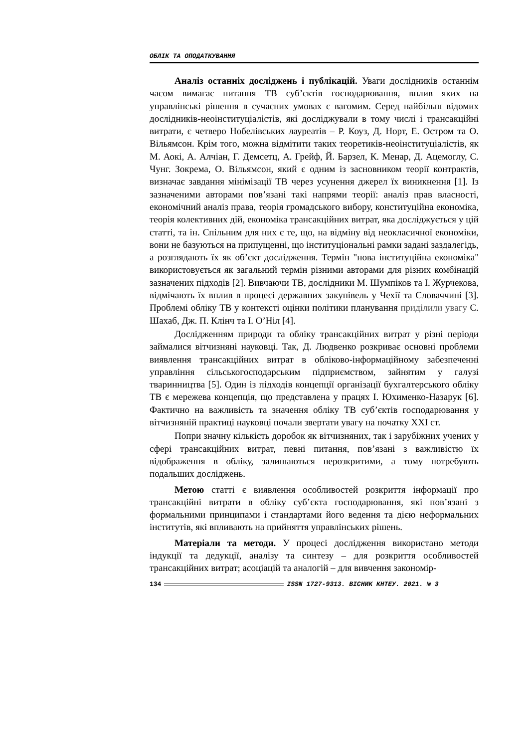ОБЛІК ТА ОПОДАТКУВАННЯ
Аналіз останніх досліджень і публікацій. Уваги дослідників останнім часом вимагає питання ТВ суб’єктів господарювання, вплив яких на управлінські рішення в сучасних умовах є вагомим. Серед найбільш відомих дослідників-неоінституціалістів, які досліджували в тому числі і трансакційні витрати, є четверо Нобелівських лауреатів – Р. Коуз, Д. Норт, Е. Остром та О. Вільямсон. Крім того, можна відмітити таких теоретиків-неоінституціалістів, як М. Аокі, А. Алчіан, Г. Демсетц, А. Грейф, Й. Барзел, К. Менар, Д. Ацемоглу, С. Чунг. Зокрема, О. Вільямсон, який є одним із засновником теорії контрактів, визначає завдання мінімізації ТВ через усунення джерел їх виникнення [1]. Із зазначеними авторами пов’язані такі напрями теорії: аналіз прав власності, економічний аналіз права, теорія громадського вибору, конституційна економіка, теорія колективних дій, економіка трансакційних витрат, яка досліджується у цій статті, та ін. Спільним для них є те, що, на відміну від неокласичної економіки, вони не базуються на припущенні, що інституціональні рамки задані заздалегідь, а розглядають їх як об’єкт дослідження. Термін "нова інституційна економіка" використовується як загальний термін різними авторами для різних комбінацій зазначених підходів [2]. Вивчаючи ТВ, дослідники М. Шумпіков та І. Журчекова, відмічають їх вплив в процесі державних закупівель у Чехії та Словаччині [3]. Проблемі обліку ТВ у контексті оцінки політики планування приділили увагу С. Шахаб, Дж. П. Клінч та І. О’Ніл [4].
Дослідженням природи та обліку трансакційних витрат у різні періоди займалися вітчизняні науковці. Так, Д. Людвенко розкриває основні проблеми виявлення трансакційних витрат в обліково-інформаційному забезпеченні управління сільськогосподарським підприємством, зайнятим у галузі тваринництва [5]. Один із підходів концепції організації бухгалтерського обліку ТВ є мережева концепція, що представлена у працях І. Юхименко-Назарук [6]. Фактично на важливість та значення обліку ТВ суб’єктів господарювання у вітчизняній практиці науковці почали звертати увагу на початку XXI ст.
Попри значну кількість доробок як вітчизняних, так і зарубіжних учених у сфері трансакційних витрат, певні питання, пов’язані з важливістю їх відображення в обліку, залишаються нерозкритими, а тому потребують подальших досліджень.
Метою статті є виявлення особливостей розкриття інформації про трансакційні витрати в обліку суб’єкта господарювання, які пов’язані з формальними принципами і стандартами його ведення та дією неформальних інститутів, які впливають на прийняття управлінських рішень.
Матеріали та методи. У процесі дослідження використано методи індукції та дедукції, аналізу та синтезу – для розкриття особливостей трансакційних витрат; асоціацій та аналогій – для вивчення закономір-
134 ISSN 1727-9313. ВІСНИК КНТЕУ. 2021. № 3